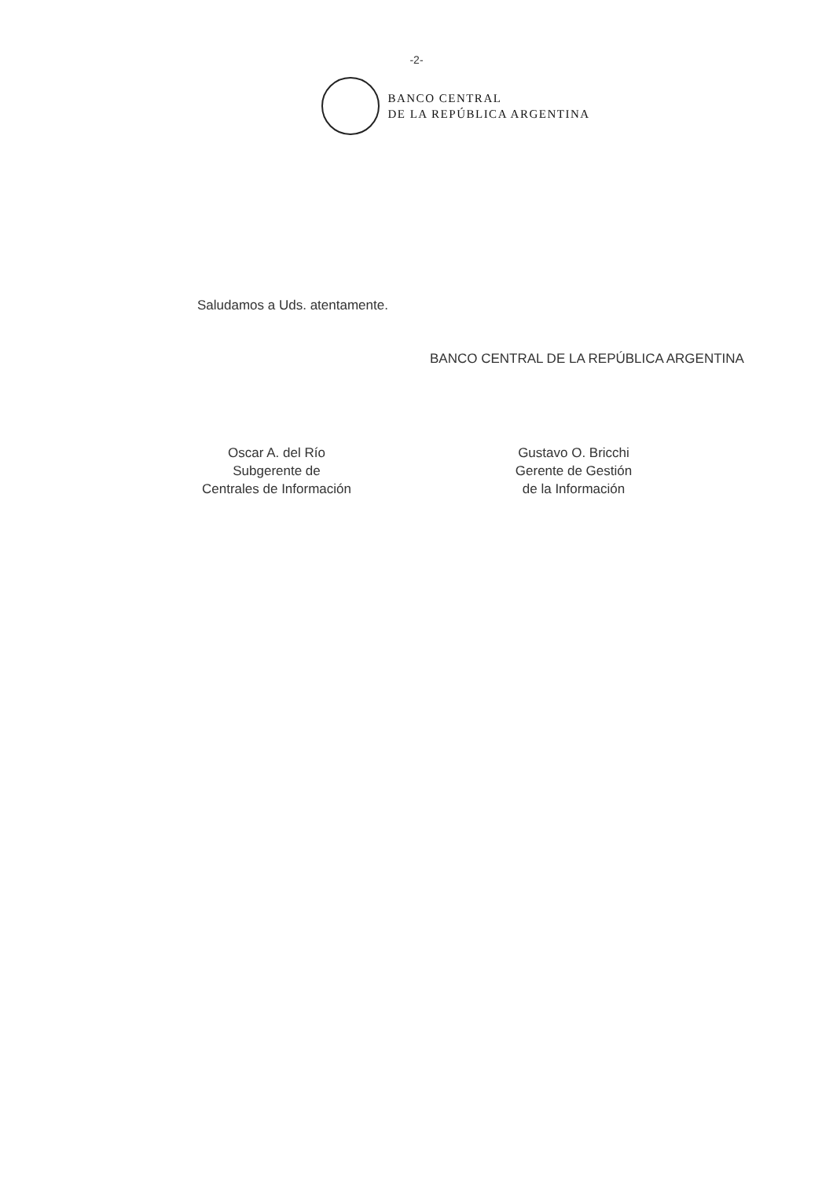-2-
BANCO CENTRAL
DE LA REPÚBLICA ARGENTINA
Saludamos a Uds. atentamente.
BANCO CENTRAL DE LA REPÚBLICA ARGENTINA
Oscar A. del Río
Subgerente de
Centrales de Información
Gustavo O. Bricchi
Gerente de Gestión
de la Información